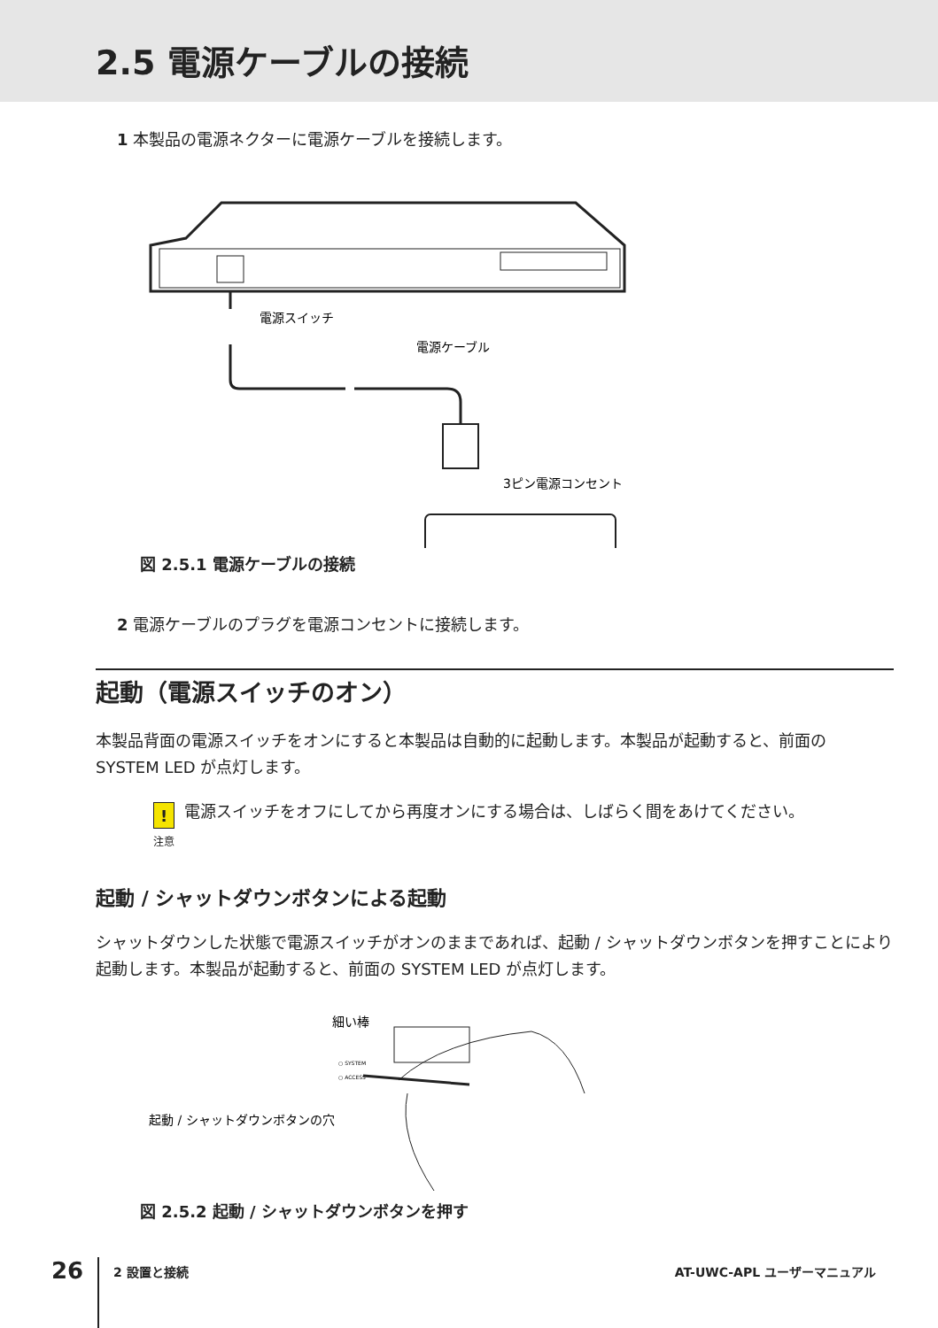2.5 電源ケーブルの接続
1 本製品の電源ネクターに電源ケーブルを接続します。
電源スイッチ
電源ケーブル
3ピン電源コンセント
図 2.5.1 電源ケーブルの接続
2 電源ケーブルのプラグを電源コンセントに接続します。
起動（電源スイッチのオン）
本製品背面の電源スイッチをオンにすると本製品は自動的に起動します。本製品が起動すると、前面の SYSTEM LED が点灯します。
!
注意
電源スイッチをオフにしてから再度オンにする場合は、しばらく間をあけてください。
起動 / シャットダウンボタンによる起動
シャットダウンした状態で電源スイッチがオンのままであれば、起動 / シャットダウンボタンを押すことにより起動します。本製品が起動すると、前面の SYSTEM LED が点灯します。
細い棒
○ SYSTEM
○ ACCESS
起動 / シャットダウンボタンの穴
図 2.5.2 起動 / シャットダウンボタンを押す
26 2 設置と接続 AT-UWC-APL ユーザーマニュアル